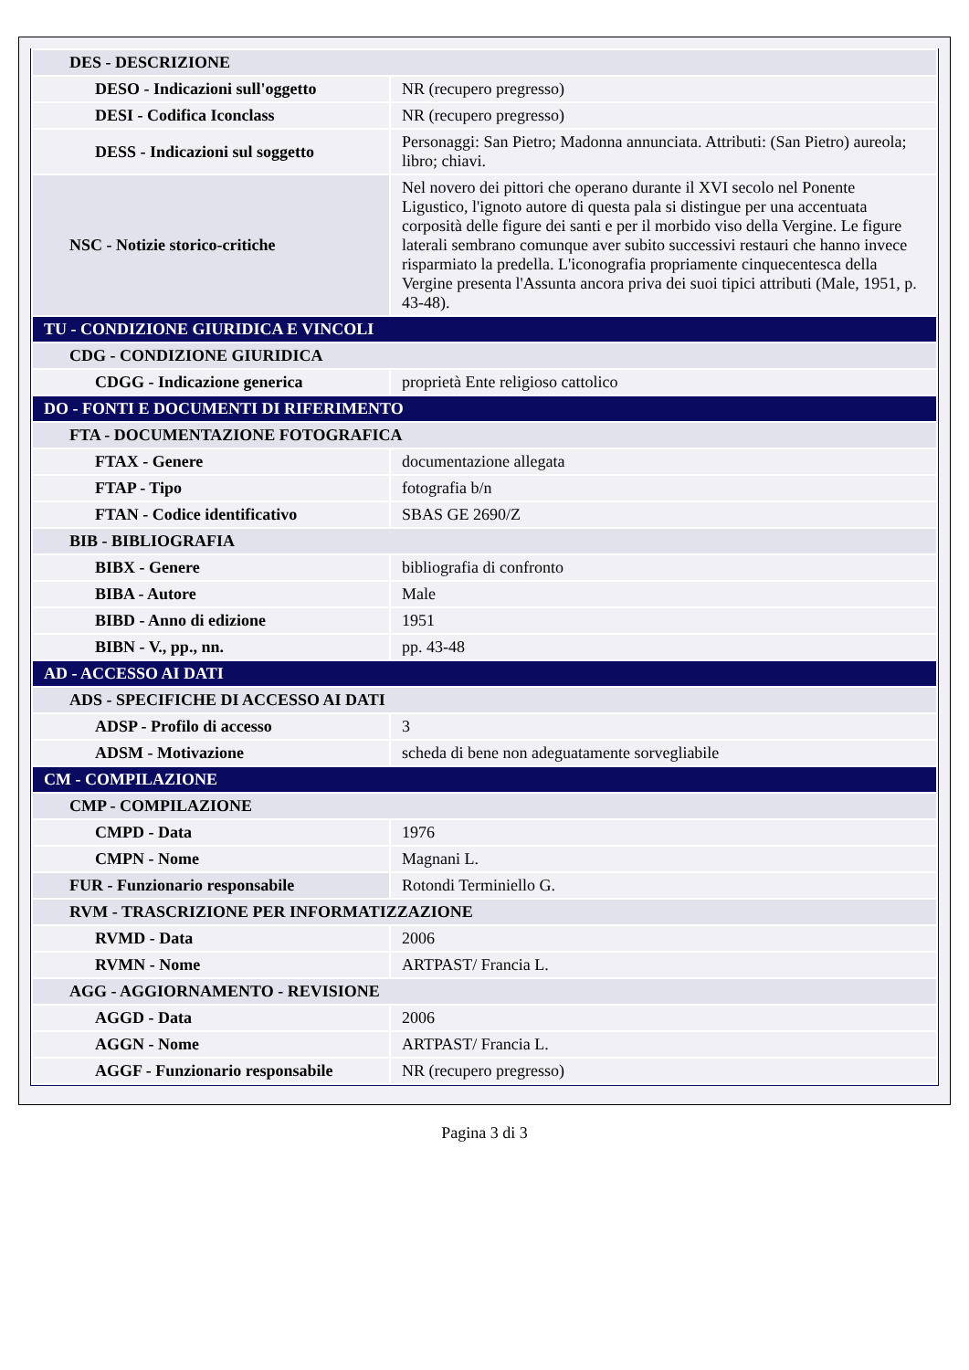| DES - DESCRIZIONE | |
| DESO - Indicazioni sull'oggetto | NR (recupero pregresso) |
| DESI - Codifica Iconclass | NR (recupero pregresso) |
| DESS - Indicazioni sul soggetto | Personaggi: San Pietro; Madonna annunciata. Attributi: (San Pietro) aureola; libro; chiavi. |
| NSC - Notizie storico-critiche | Nel novero dei pittori che operano durante il XVI secolo nel Ponente Ligustico, l'ignoto autore di questa pala si distingue per una accentuata corposità delle figure dei santi e per il morbido viso della Vergine. Le figure laterali sembrano comunque aver subito successivi restauri che hanno invece risparmiato la predella. L'iconografia propriamente cinquecentesca della Vergine presenta l'Assunta ancora priva dei suoi tipici attributi (Male, 1951, p. 43-48). |
| TU - CONDIZIONE GIURIDICA E VINCOLI | |
| CDG - CONDIZIONE GIURIDICA | |
| CDGG - Indicazione generica | proprietà Ente religioso cattolico |
| DO - FONTI E DOCUMENTI DI RIFERIMENTO | |
| FTA - DOCUMENTAZIONE FOTOGRAFICA | |
| FTAX - Genere | documentazione allegata |
| FTAP - Tipo | fotografia b/n |
| FTAN - Codice identificativo | SBAS GE 2690/Z |
| BIB - BIBLIOGRAFIA | |
| BIBX - Genere | bibliografia di confronto |
| BIBA - Autore | Male |
| BIBD - Anno di edizione | 1951 |
| BIBN - V., pp., nn. | pp. 43-48 |
| AD - ACCESSO AI DATI | |
| ADS - SPECIFICHE DI ACCESSO AI DATI | |
| ADSP - Profilo di accesso | 3 |
| ADSM - Motivazione | scheda di bene non adeguatamente sorvegliabile |
| CM - COMPILAZIONE | |
| CMP - COMPILAZIONE | |
| CMPD - Data | 1976 |
| CMPN - Nome | Magnani L. |
| FUR - Funzionario responsabile | Rotondi Terminiello G. |
| RVM - TRASCRIZIONE PER INFORMATIZZAZIONE | |
| RVMD - Data | 2006 |
| RVMN - Nome | ARTPAST/ Francia L. |
| AGG - AGGIORNAMENTO - REVISIONE | |
| AGGD - Data | 2006 |
| AGGN - Nome | ARTPAST/ Francia L. |
| AGGF - Funzionario responsabile | NR (recupero pregresso) |
Pagina 3 di 3